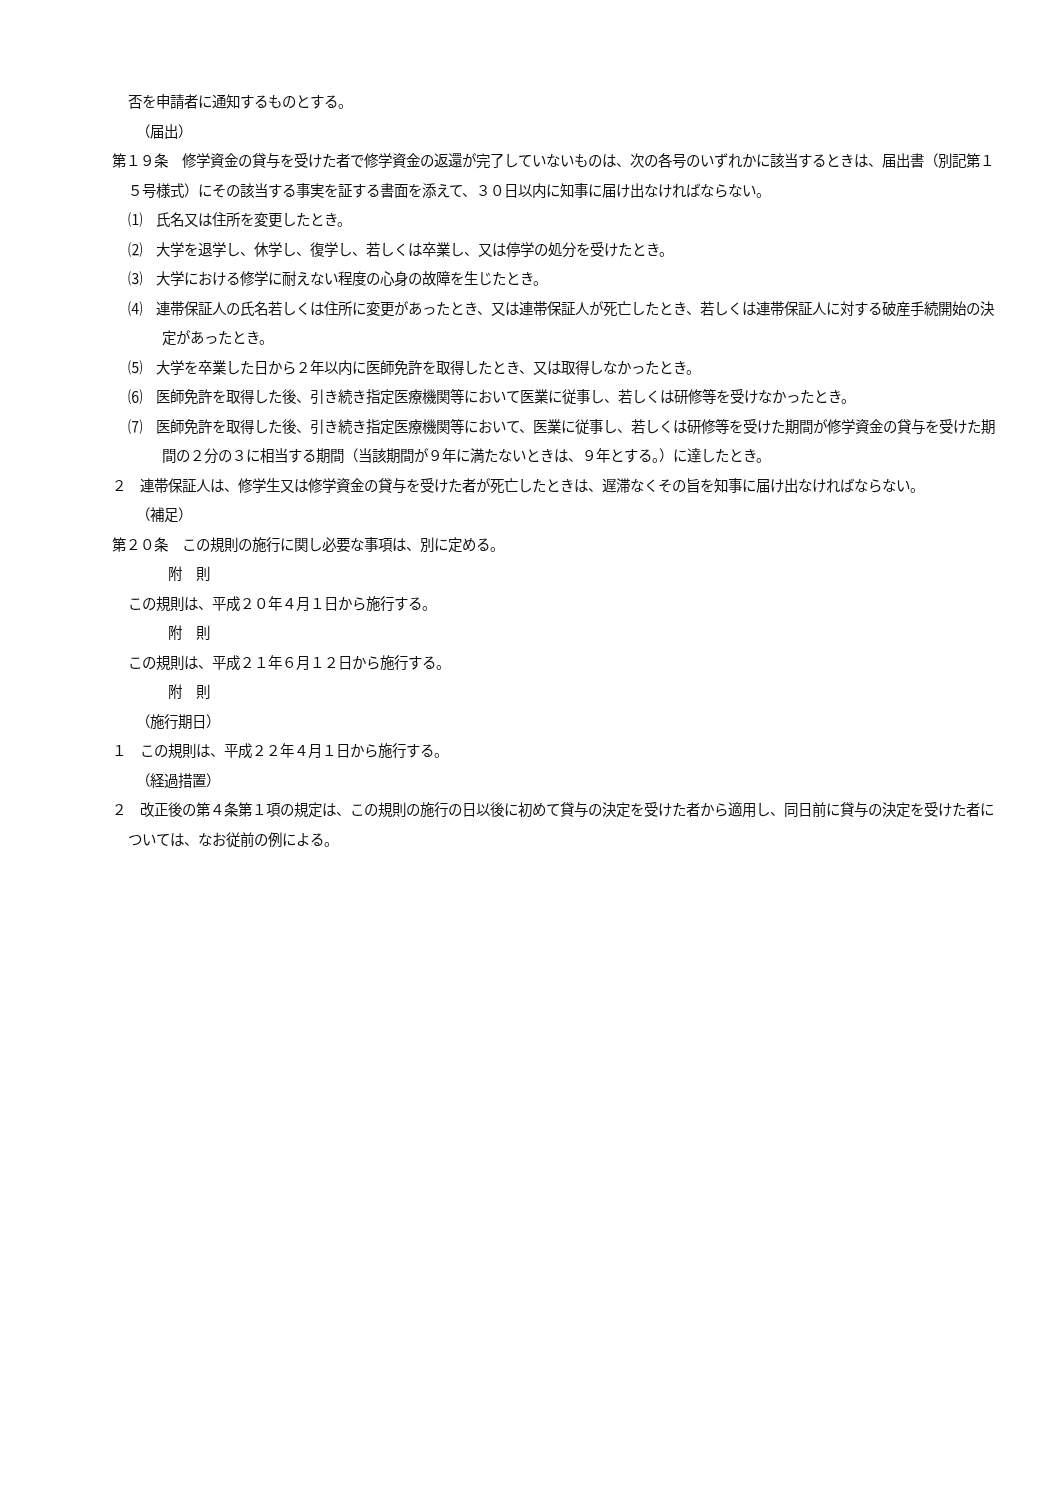否を申請者に通知するものとする。
（届出）
第１９条　修学資金の貸与を受けた者で修学資金の返還が完了していないものは、次の各号のいずれかに該当するときは、届出書（別記第１５号様式）にその該当する事実を証する書面を添えて、３０日以内に知事に届け出なければならない。
⑴　氏名又は住所を変更したとき。
⑵　大学を退学し、休学し、復学し、若しくは卒業し、又は停学の処分を受けたとき。
⑶　大学における修学に耐えない程度の心身の故障を生じたとき。
⑷　連帯保証人の氏名若しくは住所に変更があったとき、又は連帯保証人が死亡したとき、若しくは連帯保証人に対する破産手続開始の決定があったとき。
⑸　大学を卒業した日から２年以内に医師免許を取得したとき、又は取得しなかったとき。
⑹　医師免許を取得した後、引き続き指定医療機関等において医業に従事し、若しくは研修等を受けなかったとき。
⑺　医師免許を取得した後、引き続き指定医療機関等において、医業に従事し、若しくは研修等を受けた期間が修学資金の貸与を受けた期間の２分の３に相当する期間（当該期間が９年に満たないときは、９年とする。）に達したとき。
２　連帯保証人は、修学生又は修学資金の貸与を受けた者が死亡したときは、遅滞なくその旨を知事に届け出なければならない。
（補足）
第２０条　この規則の施行に関し必要な事項は、別に定める。
附　則
この規則は、平成２０年４月１日から施行する。
附　則
この規則は、平成２１年６月１２日から施行する。
附　則
（施行期日）
１　この規則は、平成２２年４月１日から施行する。
（経過措置）
２　改正後の第４条第１項の規定は、この規則の施行の日以後に初めて貸与の決定を受けた者から適用し、同日前に貸与の決定を受けた者については、なお従前の例による。